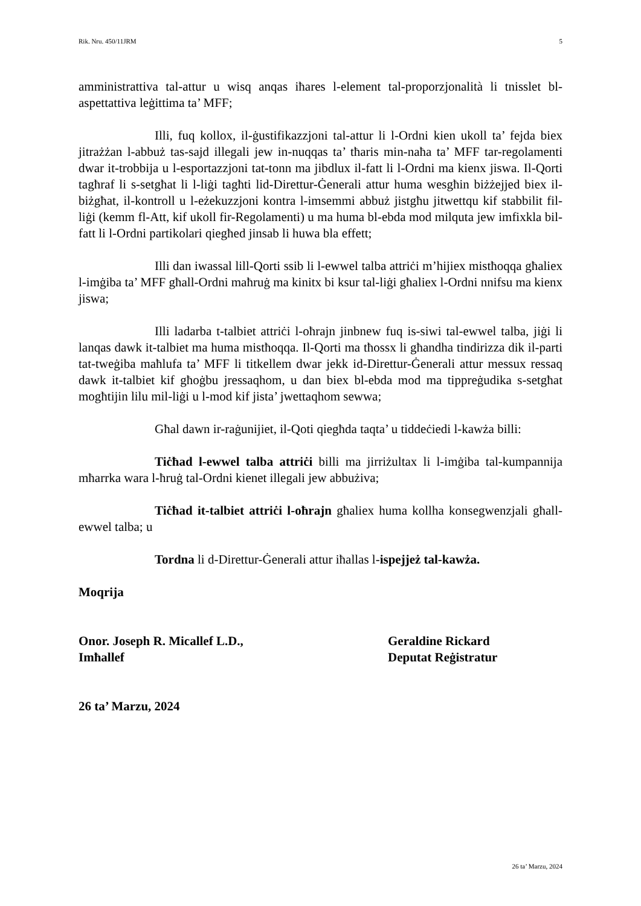Rik. Nru. 450/11JRM 5
amministrattiva tal-attur u wisq anqas iħares l-element tal-proporzjonalità li tnisslet bl-aspettattiva leġittima ta’ MFF;
Illi, fuq kollox, il-ġustifikazzjoni tal-attur li l-Ordni kien ukoll ta’ fejda biex jitrażżan l-abbuż tas-sajd illegali jew in-nuqqas ta’ tħaris min-naħa ta’ MFF tar-regolamenti dwar it-trobbija u l-esportazzjoni tat-tonn ma jibdlux il-fatt li l-Ordni ma kienx jiswa. Il-Qorti tagħraf li s-setgħat li l-liġi tagħti lid-Direttur-Ġenerali attur huma wesgħin biżżejjed biex il-biżgħat, il-kontroll u l-eżekuzzjoni kontra l-imsemmi abbuż jistgħu jitwettqu kif stabbilit fil-liġi (kemm fl-Att, kif ukoll fir-Regolamenti) u ma huma bl-ebda mod milquta jew imfixkla bil-fatt li l-Ordni partikolari qiegħed jinsab li huwa bla effett;
Illi dan iwassal lill-Qorti ssib li l-ewwel talba attriċi m’hijiex mistħoqqa għaliex l-imġiba ta’ MFF għall-Ordni maħruġ ma kinitx bi ksur tal-liġi għaliex l-Ordni nnifsu ma kienx jiswa;
Illi ladarba t-talbiet attriċi l-oħrajn jinbnew fuq is-siwi tal-ewwel talba, jiġi li lanqas dawk it-talbiet ma huma mistħoqqa. Il-Qorti ma tħossx li għandha tindirizza dik il-parti tat-tweġiba maħlufa ta’ MFF li titkellem dwar jekk id-Direttur-Ġenerali attur messux ressaq dawk it-talbiet kif għoġbu jressaqhom, u dan biex bl-ebda mod ma tippreġudika s-setgħat mogħtijin lilu mil-liġi u l-mod kif jista’ jwettaqhom sewwa;
Għal dawn ir-raġunijiet, il-Qoti qiegħda taqta’ u tiddeċiedi l-kawża billi:
Tiċħad l-ewwel talba attriċi billi ma jirriżultax li l-imġiba tal-kumpannija mħarrka wara l-ħruġ tal-Ordni kienet illegali jew abbużiva;
Tiċħad it-talbiet attriċi l-oħrajn għaliex huma kollha konsegwenzjali għall-ewwel talba; u
Tordna li d-Direttur-Ġenerali attur iħallas l-ispejjeż tal-kawża.
Moqrija
Onor. Joseph R. Micallef L.D.,
Imħallef
Geraldine Rickard
Deputat Reġistratur
26 ta’ Marzu, 2024
26 ta’ Marzu, 2024